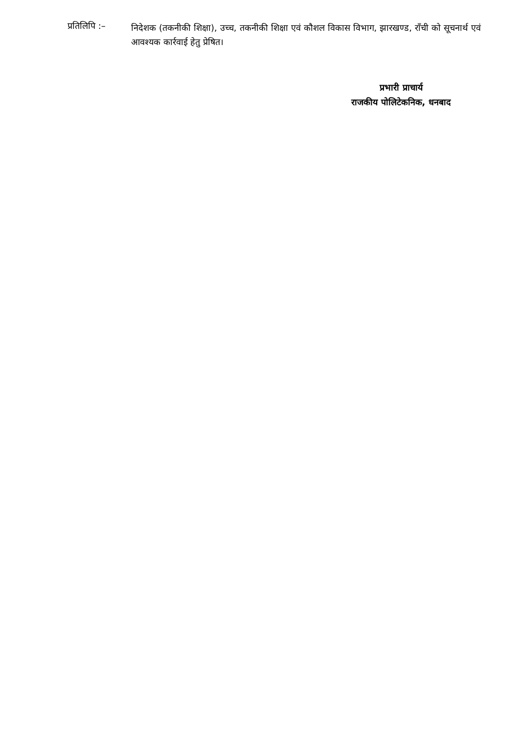प्रतिलिपि :–
निदेशक (तकनीकी शिक्षा), उच्च, तकनीकी शिक्षा एवं कौशल विकास विभाग, झारखण्ड, राँची को सूचनार्थ एवं आवश्यक कार्रवाई हेतु प्रेषित।
प्रभारी प्राचार्य
राजकीय पोलिटेकनिक, धनबाद